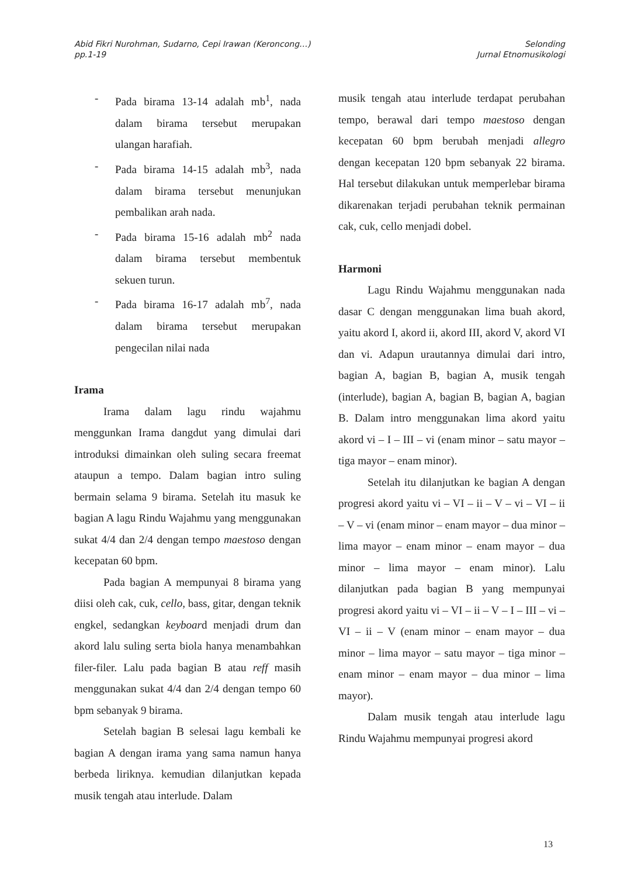Abid Fikri Nurohman, Sudarno, Cepi Irawan (Keroncong…)
pp.1-19
Selonding
Jurnal Etnomusikologi
- Pada birama 13-14 adalah mb<sup>1</sup>, nada dalam birama tersebut merupakan ulangan harafiah.
- Pada birama 14-15 adalah mb<sup>3</sup>, nada dalam birama tersebut menunjukan pembalikan arah nada.
- Pada birama 15-16 adalah mb<sup>2</sup> nada dalam birama tersebut membentuk sekuen turun.
- Pada birama 16-17 adalah mb<sup>7</sup>, nada dalam birama tersebut merupakan pengecilan nilai nada
Irama
Irama dalam lagu rindu wajahmu menggunkan Irama dangdut yang dimulai dari introduksi dimainkan oleh suling secara freemat ataupun a tempo. Dalam bagian intro suling bermain selama 9 birama. Setelah itu masuk ke bagian A lagu Rindu Wajahmu yang menggunakan sukat 4/4 dan 2/4 dengan tempo maestoso dengan kecepatan 60 bpm.
Pada bagian A mempunyai 8 birama yang diisi oleh cak, cuk, cello, bass, gitar, dengan teknik engkel, sedangkan keyboard menjadi drum dan akord lalu suling serta biola hanya menambahkan filer-filer. Lalu pada bagian B atau reff masih menggunakan sukat 4/4 dan 2/4 dengan tempo 60 bpm sebanyak 9 birama.
Setelah bagian B selesai lagu kembali ke bagian A dengan irama yang sama namun hanya berbeda liriknya. kemudian dilanjutkan kepada musik tengah atau interlude. Dalam
musik tengah atau interlude terdapat perubahan tempo, berawal dari tempo maestoso dengan kecepatan 60 bpm berubah menjadi allegro dengan kecepatan 120 bpm sebanyak 22 birama. Hal tersebut dilakukan untuk memperlebar birama dikarenakan terjadi perubahan teknik permainan cak, cuk, cello menjadi dobel.
Harmoni
Lagu Rindu Wajahmu menggunakan nada dasar C dengan menggunakan lima buah akord, yaitu akord I, akord ii, akord III, akord V, akord VI dan vi. Adapun urautannya dimulai dari intro, bagian A, bagian B, bagian A, musik tengah (interlude), bagian A, bagian B, bagian A, bagian B. Dalam intro menggunakan lima akord yaitu akord vi – I – III – vi (enam minor – satu mayor – tiga mayor – enam minor).
Setelah itu dilanjutkan ke bagian A dengan progresi akord yaitu vi – VI – ii – V – vi – VI – ii – V – vi (enam minor – enam mayor – dua minor – lima mayor – enam minor – enam mayor – dua minor – lima mayor – enam minor). Lalu dilanjutkan pada bagian B yang mempunyai progresi akord yaitu vi – VI – ii – V – I – III – vi – VI – ii – V (enam minor – enam mayor – dua minor – lima mayor – satu mayor – tiga minor – enam minor – enam mayor – dua minor – lima mayor).
Dalam musik tengah atau interlude lagu Rindu Wajahmu mempunyai progresi akord
13